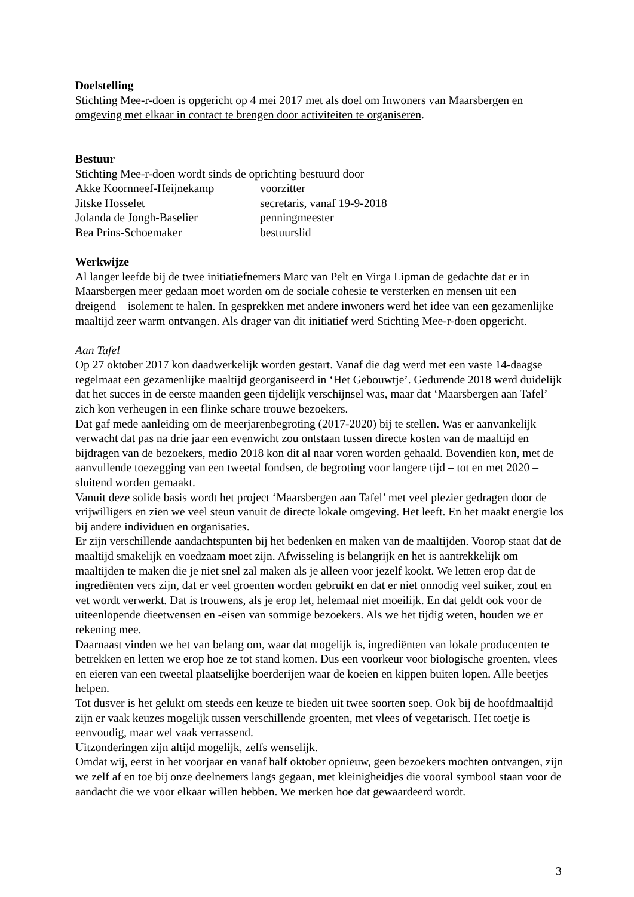Doelstelling
Stichting Mee-r-doen is opgericht op 4 mei 2017 met als doel om Inwoners van Maarsbergen en omgeving met elkaar in contact te brengen door activiteiten te organiseren.
Bestuur
Stichting Mee-r-doen wordt sinds de oprichting bestuurd door
Akke Koornneef-Heijnekamp voorzitter
Jitske Hosselet secretaris, vanaf 19-9-2018
Jolanda de Jongh-Baselier penningmeester
Bea Prins-Schoemaker bestuurslid
Werkwijze
Al langer leefde bij de twee initiatiefnemers Marc van Pelt en Virga Lipman de gedachte dat er in Maarsbergen meer gedaan moet worden om de sociale cohesie te versterken en mensen uit een – dreigend – isolement te halen. In gesprekken met andere inwoners werd het idee van een gezamenlijke maaltijd zeer warm ontvangen. Als drager van dit initiatief werd Stichting Mee-r-doen opgericht.
Aan Tafel
Op 27 oktober 2017 kon daadwerkelijk worden gestart. Vanaf die dag werd met een vaste 14-daagse regelmaat een gezamenlijke maaltijd georganiseerd in ‘Het Gebouwtje’. Gedurende 2018 werd duidelijk dat het succes in de eerste maanden geen tijdelijk verschijnsel was, maar dat ‘Maarsbergen aan Tafel’ zich kon verheugen in een flinke schare trouwe bezoekers.
Dat gaf mede aanleiding om de meerjarenbegroting (2017-2020) bij te stellen. Was er aanvankelijk verwacht dat pas na drie jaar een evenwicht zou ontstaan tussen directe kosten van de maaltijd en bijdragen van de bezoekers, medio 2018 kon dit al naar voren worden gehaald. Bovendien kon, met de aanvullende toezegging van een tweetal fondsen, de begroting voor langere tijd – tot en met 2020 – sluitend worden gemaakt.
Vanuit deze solide basis wordt het project ‘Maarsbergen aan Tafel’ met veel plezier gedragen door de vrijwilligers en zien we veel steun vanuit de directe lokale omgeving. Het leeft. En het maakt energie los bij andere individuen en organisaties.
Er zijn verschillende aandachtspunten bij het bedenken en maken van de maaltijden. Voorop staat dat de maaltijd smakelijk en voedzaam moet zijn. Afwisseling is belangrijk en het is aantrekkelijk om maaltijden te maken die je niet snel zal maken als je alleen voor jezelf kookt. We letten erop dat de ingrediënten vers zijn, dat er veel groenten worden gebruikt en dat er niet onnodig veel suiker, zout en vet wordt verwerkt. Dat is trouwens, als je erop let, helemaal niet moeilijk. En dat geldt ook voor de uiteenlopende dieetwensen en -eisen van sommige bezoekers. Als we het tijdig weten, houden we er rekening mee.
Daarnaast vinden we het van belang om, waar dat mogelijk is, ingrediënten van lokale producenten te betrekken en letten we erop hoe ze tot stand komen. Dus een voorkeur voor biologische groenten, vlees en eieren van een tweetal plaatselijke boerderijen waar de koeien en kippen buiten lopen. Alle beetjes helpen.
Tot dusver is het gelukt om steeds een keuze te bieden uit twee soorten soep. Ook bij de hoofdmaaltijd zijn er vaak keuzes mogelijk tussen verschillende groenten, met vlees of vegetarisch. Het toetje is eenvoudig, maar wel vaak verrassend.
Uitzonderingen zijn altijd mogelijk, zelfs wenselijk.
Omdat wij, eerst in het voorjaar en vanaf half oktober opnieuw, geen bezoekers mochten ontvangen, zijn we zelf af en toe bij onze deelnemers langs gegaan, met kleinigheidjes die vooral symbool staan voor de aandacht die we voor elkaar willen hebben. We merken hoe dat gewaardeerd wordt.
3